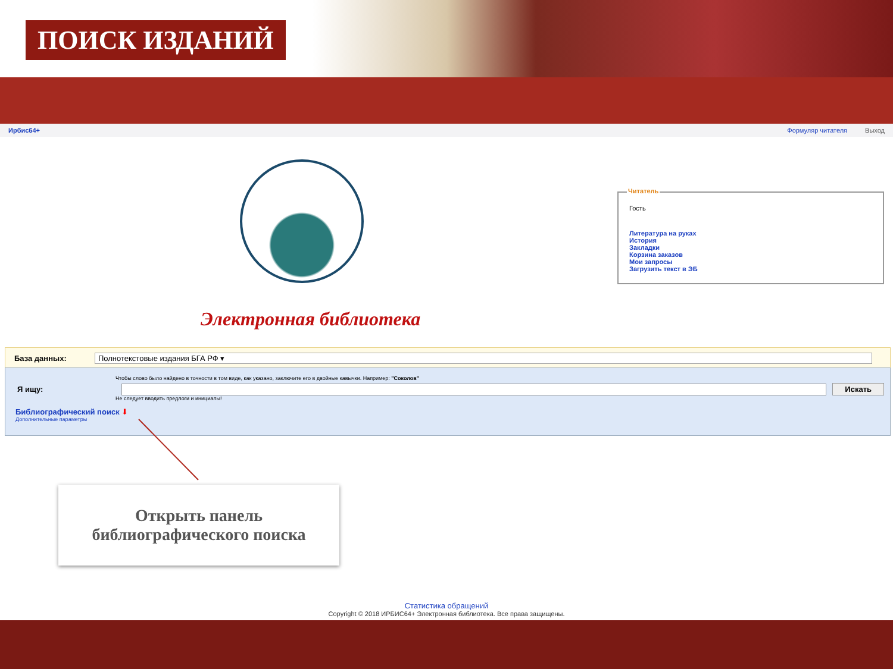ПОИСК ИЗДАНИЙ
Ирбис64+ Формуляр читателя Выход
Электронная библиотека
Читатель
Гость
Литература на руках
История
Закладки
Корзина заказов
Мои запросы
Загрузить текст в ЭБ
База данных:
Полнотекстовые издания БГА РФ ▾
Чтобы слово было найдено в точности в том виде, как указано, заключите его в двойные кавычки. Например: "Соколов"
Я ищу: Искать
Не следует вводить предлоги и инициалы!
Библиографический поиск ⬇
Дополнительные параметры
Открыть панель
библиографического поиска
Статистика обращений
Copyright © 2018 ИРБИС64+ Электронная библиотека. Все права защищены.